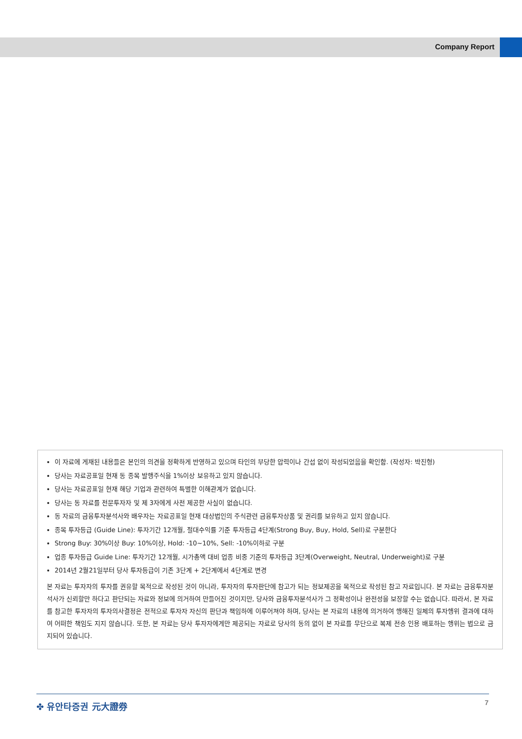Company Report
이 자료에 게재된 내용들은 본인의 의견을 정확하게 반영하고 있으며 타인의 부당한 압력이나 간섭 없이 작성되었음을 확인함. (작성자: 박진형)
당사는 자료공표일 현재 동 종목 발행주식을 1%이상 보유하고 있지 않습니다.
당사는 자료공표일 현재 해당 기업과 관련하여 특별한 이해관계가 없습니다.
당사는 동 자료를 전문투자자 및 제 3자에게 사전 제공한 사실이 없습니다.
동 자료의 금융투자분석사와 배우자는 자료공표일 현재 대상법인의 주식관련 금융투자상품 및 권리를 보유하고 있지 않습니다.
종목 투자등급 (Guide Line): 투자기간 12개월, 절대수익률 기준 투자등급 4단계(Strong Buy, Buy, Hold, Sell)로 구분한다
Strong Buy: 30%이상 Buy: 10%이상, Hold: -10~10%, Sell: -10%이하로 구분
업종 투자등급 Guide Line: 투자기간 12개월, 시가총액 대비 업종 비중 기준의 투자등급 3단계(Overweight, Neutral, Underweight)로 구분
2014년 2월21일부터 당사 투자등급이 기존 3단계 + 2단계에서 4단계로 변경
본 자료는 투자자의 투자를 권유할 목적으로 작성된 것이 아니라, 투자자의 투자판단에 참고가 되는 정보제공을 목적으로 작성된 참고 자료입니다. 본 자료는 금융투자분석사가 신뢰할만 하다고 판단되는 자료와 정보에 의거하여 만들어진 것이지만, 당사와 금융투자분석사가 그 정확성이나 완전성을 보장할 수는 없습니다. 따라서, 본 자료를 참고한 투자자의 투자의사결정은 전적으로 투자자 자신의 판단과 책임하에 이루어져야 하며, 당사는 본 자료의 내용에 의거하여 행해진 일체의 투자행위 결과에 대하여 어떠한 책임도 지지 않습니다. 또한, 본 자료는 당사 투자자에게만 제공되는 자료로 당사의 동의 없이 본 자료를 무단으로 복제 전송 인용 배포하는 행위는 법으로 금지되어 있습니다.
✤ 유안타증권 元大證券 7